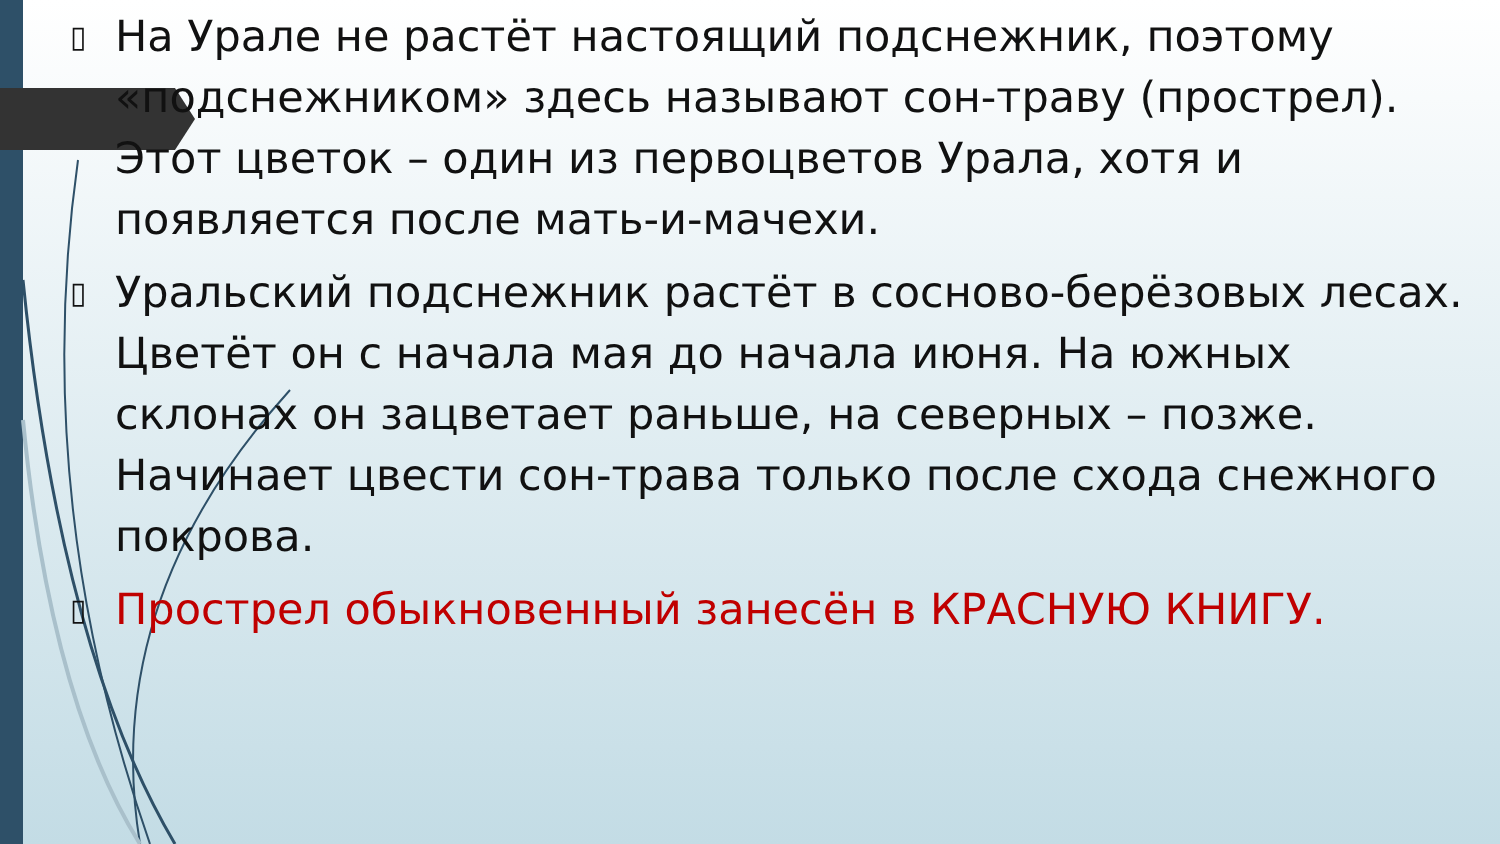▯ На Урале не растёт настоящий подснежник, поэтому «подснежником» здесь называют сон-траву (прострел). Этот цветок – один из первоцветов Урала, хотя и появляется после мать-и-мачехи.
▯ Уральский подснежник растёт в сосново-берёзовых лесах. Цветёт он с начала мая до начала июня. На южных склонах он зацветает раньше, на северных – позже. Начинает цвести сон-трава только после схода снежного покрова.
▯ Прострел обыкновенный занесён в КРАСНУЮ КНИГУ.